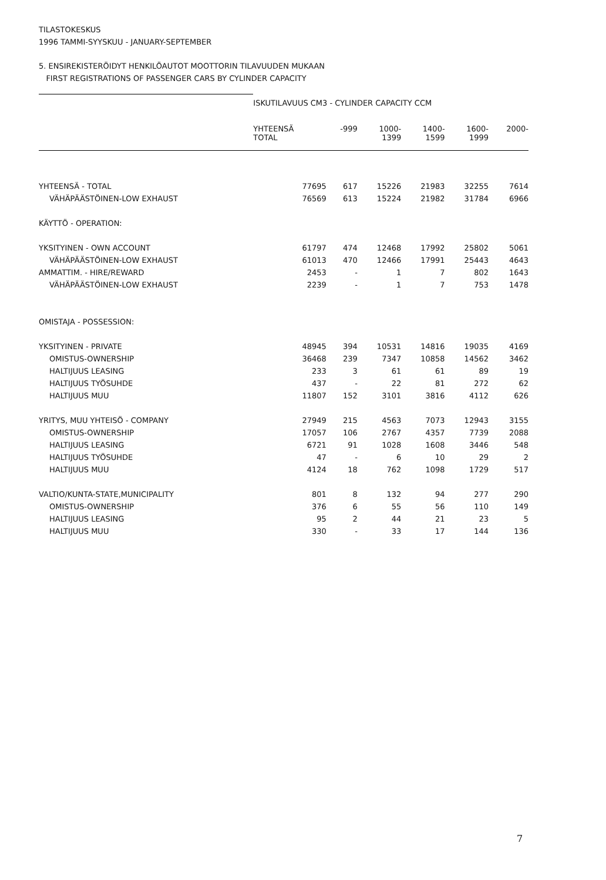TILASTOKESKUS
1996 TAMMI-SYYSKUU - JANUARY-SEPTEMBER
5. ENSIREKISTERÖIDYT HENKILÖAUTOT MOOTTORIN TILAVUUDEN MUKAAN
FIRST REGISTRATIONS OF PASSENGER CARS BY CYLINDER CAPACITY
| | ISKUTILAVUUS CM3 - CYLINDER CAPACITY CCM | | | | | |
| | YHTEENSÄ TOTAL | -999 | 1000- 1399 | 1400- 1599 | 1600- 1999 | 2000- |
| YHTEENSÄ - TOTAL | 77695 | 617 | 15226 | 21983 | 32255 | 7614 |
| VÄHÄPÄÄSTÖINEN-LOW EXHAUST | 76569 | 613 | 15224 | 21982 | 31784 | 6966 |
| KÄYTTÖ - OPERATION: | | | | | | |
| YKSITYINEN - OWN ACCOUNT | 61797 | 474 | 12468 | 17992 | 25802 | 5061 |
| VÄHÄPÄÄSTÖINEN-LOW EXHAUST | 61013 | 470 | 12466 | 17991 | 25443 | 4643 |
| AMMATTIM. - HIRE/REWARD | 2453 | - | 1 | 7 | 802 | 1643 |
| VÄHÄPÄÄSTÖINEN-LOW EXHAUST | 2239 | - | 1 | 7 | 753 | 1478 |
| OMISTAJA - POSSESSION: | | | | | | |
| YKSITYINEN - PRIVATE | 48945 | 394 | 10531 | 14816 | 19035 | 4169 |
| OMISTUS-OWNERSHIP | 36468 | 239 | 7347 | 10858 | 14562 | 3462 |
| HALTIJUUS LEASING | 233 | 3 | 61 | 61 | 89 | 19 |
| HALTIJUUS TYÖSUHDE | 437 | - | 22 | 81 | 272 | 62 |
| HALTIJUUS MUU | 11807 | 152 | 3101 | 3816 | 4112 | 626 |
| YRITYS, MUU YHTEISÖ - COMPANY | 27949 | 215 | 4563 | 7073 | 12943 | 3155 |
| OMISTUS-OWNERSHIP | 17057 | 106 | 2767 | 4357 | 7739 | 2088 |
| HALTIJUUS LEASING | 6721 | 91 | 1028 | 1608 | 3446 | 548 |
| HALTIJUUS TYÖSUHDE | 47 | - | 6 | 10 | 29 | 2 |
| HALTIJUUS MUU | 4124 | 18 | 762 | 1098 | 1729 | 517 |
| VALTIO/KUNTA-STATE,MUNICIPALITY | 801 | 8 | 132 | 94 | 277 | 290 |
| OMISTUS-OWNERSHIP | 376 | 6 | 55 | 56 | 110 | 149 |
| HALTIJUUS LEASING | 95 | 2 | 44 | 21 | 23 | 5 |
| HALTIJUUS MUU | 330 | - | 33 | 17 | 144 | 136 |
7